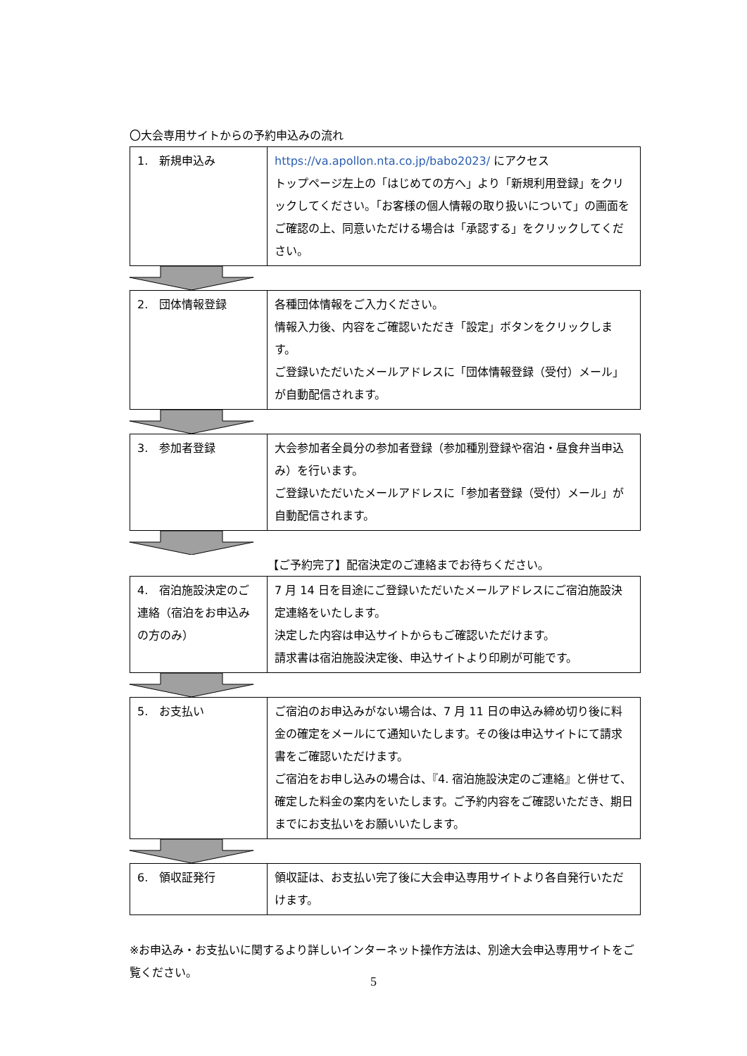〇大会専用サイトからの予約申込みの流れ
| 1. 新規申込み | https://va.apollon.nta.co.jp/babo2023/ にアクセス トップページ左上の「はじめての方へ」より「新規利用登録」をクリックしてください。「お客様の個人情報の取り扱いについて」の画面をご確認の上、同意いただける場合は「承認する」をクリックしてください。 |
| 2. 団体情報登録 | 各種団体情報をご入力ください。 情報入力後、内容をご確認いただき「設定」ボタンをクリックします。 ご登録いただいたメールアドレスに「団体情報登録（受付）メール」が自動配信されます。 |
| 3. 参加者登録 | 大会参加者全員分の参加者登録（参加種別登録や宿泊・昼食弁当申込み）を行います。 ご登録いただいたメールアドレスに「参加者登録（受付）メール」が自動配信されます。 |
【ご予約完了】配宿決定のご連絡までお待ちください。
| 4. 宿泊施設決定のご連絡（宿泊をお申込みの方のみ） | 7 月 14 日を目途にご登録いただいたメールアドレスにご宿泊施設決定連絡をいたします。 決定した内容は申込サイトからもご確認いただけます。 請求書は宿泊施設決定後、申込サイトより印刷が可能です。 |
| 5. お支払い | ご宿泊のお申込みがない場合は、7 月 11 日の申込み締め切り後に料金の確定をメールにて通知いたします。その後は申込サイトにて請求書をご確認いただけます。 ご宿泊をお申し込みの場合は、『4. 宿泊施設決定のご連絡』と併せて、確定した料金の案内をいたします。ご予約内容をご確認いただき、期日までにお支払いをお願いいたします。 |
| 6. 領収証発行 | 領収証は、お支払い完了後に大会申込専用サイトより各自発行いただけます。 |
※お申込み・お支払いに関するより詳しいインターネット操作方法は、別途大会申込専用サイトをご覧ください。
5